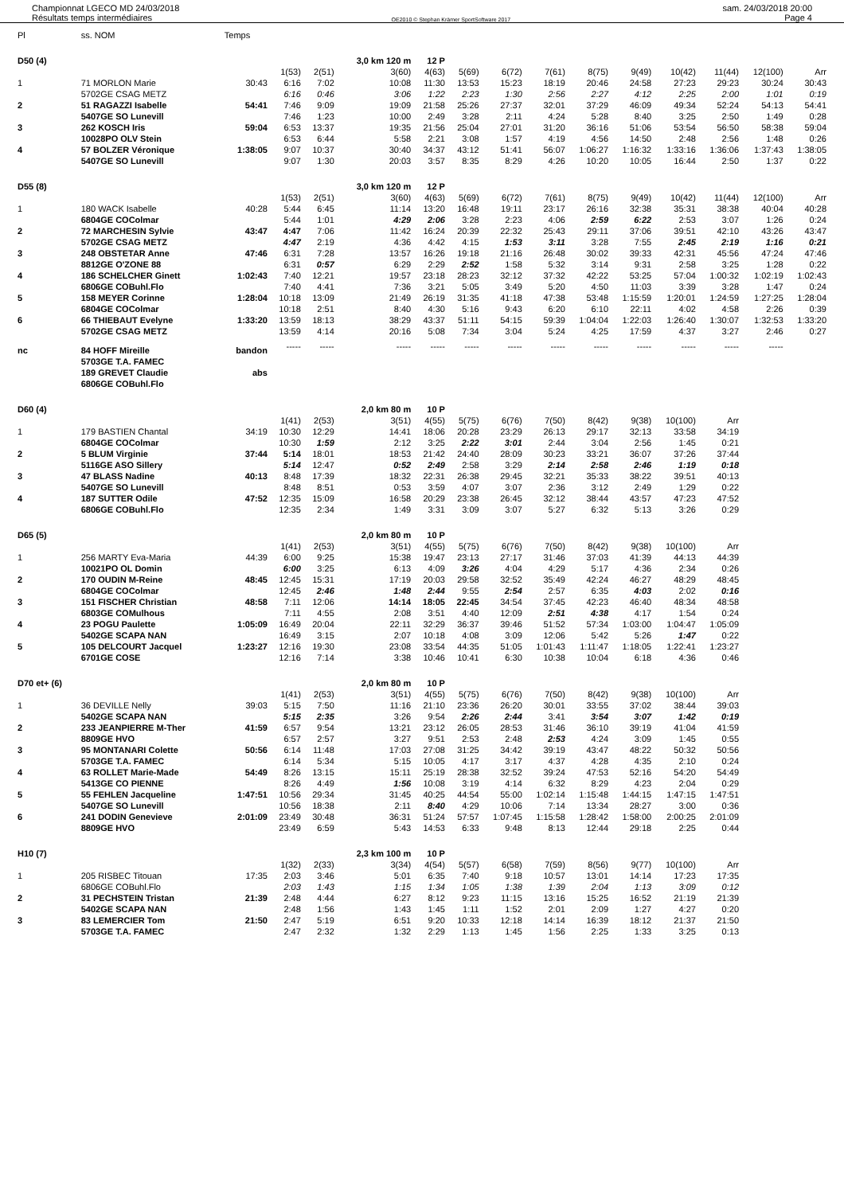Championnat LGECO MD 24/03/2018
Résultats temps intermédiaires
OE2010 © Stephan Krämer SportSoftware 2017
sam. 24/03/2018 20:00
Page 4
| Pl | ss. NOM | Temps | | | | | | | | | | | | | |
| D50 (4) | | | | | 3,0 km 120 m | 12 P | | | | | | | | | |
| | | | 1(53) | 2(51) | 3(60) | 4(63) | 5(69) | 6(72) | 7(61) | 8(75) | 9(49) | 10(42) | 11(44) | 12(100) | Arr |
| 1 | 71 MORLON Marie | 30:43 | 6:16 | 7:02 | 10:08 | 11:30 | 13:53 | 15:23 | 18:19 | 20:46 | 24:58 | 27:23 | 29:23 | 30:24 | 30:43 |
| | 5702GE CSAG METZ | | 6:16 | 0:46 | 3:06 | 1:22 | 2:23 | 1:30 | 2:56 | 2:27 | 4:12 | 2:25 | 2:00 | 1:01 | 0:19 |
| 2 | 51 RAGAZZI Isabelle | 54:41 | 7:46 | 9:09 | 19:09 | 21:58 | 25:26 | 27:37 | 32:01 | 37:29 | 46:09 | 49:34 | 52:24 | 54:13 | 54:41 |
| | 5407GE SO Lunevill | | 7:46 | 1:23 | 10:00 | 2:49 | 3:28 | 2:11 | 4:24 | 5:28 | 8:40 | 3:25 | 2:50 | 1:49 | 0:28 |
| 3 | 262 KOSCH Iris | 59:04 | 6:53 | 13:37 | 19:35 | 21:56 | 25:04 | 27:01 | 31:20 | 36:16 | 51:06 | 53:54 | 56:50 | 58:38 | 59:04 |
| | 10028PO OLV Stein | | 6:53 | 6:44 | 5:58 | 2:21 | 3:08 | 1:57 | 4:19 | 4:56 | 14:50 | 2:48 | 2:56 | 1:48 | 0:26 |
| 4 | 57 BOLZER Véronique | 1:38:05 | 9:07 | 10:37 | 30:40 | 34:37 | 43:12 | 51:41 | 56:07 | 1:06:27 | 1:16:32 | 1:33:16 | 1:36:06 | 1:37:43 | 1:38:05 |
| | 5407GE SO Lunevill | | 9:07 | 1:30 | 20:03 | 3:57 | 8:35 | 8:29 | 4:26 | 10:20 | 10:05 | 16:44 | 2:50 | 1:37 | 0:22 |
| D55 (8) | | | | | 3,0 km 120 m | 12 P | | | | | | | | | |
| | | | 1(53) | 2(51) | 3(60) | 4(63) | 5(69) | 6(72) | 7(61) | 8(75) | 9(49) | 10(42) | 11(44) | 12(100) | Arr |
| 1 | 180 WACK Isabelle | 40:28 | 5:44 | 6:45 | 11:14 | 13:20 | 16:48 | 19:11 | 23:17 | 26:16 | 32:38 | 35:31 | 38:38 | 40:04 | 40:28 |
| | 6804GE COColmar | | 5:44 | 1:01 | 4:29 | 2:06 | 3:28 | 2:23 | 4:06 | 2:59 | 6:22 | 2:53 | 3:07 | 1:26 | 0:24 |
| 2 | 72 MARCHESIN Sylvie | 43:47 | 4:47 | 7:06 | 11:42 | 16:24 | 20:39 | 22:32 | 25:43 | 29:11 | 37:06 | 39:51 | 42:10 | 43:26 | 43:47 |
| | 5702GE CSAG METZ | | 4:47 | 2:19 | 4:36 | 4:42 | 4:15 | 1:53 | 3:11 | 3:28 | 7:55 | 2:45 | 2:19 | 1:16 | 0:21 |
| 3 | 248 OBSTETAR Anne | 47:46 | 6:31 | 7:28 | 13:57 | 16:26 | 19:18 | 21:16 | 26:48 | 30:02 | 39:33 | 42:31 | 45:56 | 47:24 | 47:46 |
| | 8812GE O'ZONE 88 | | 6:31 | 0:57 | 6:29 | 2:29 | 2:52 | 1:58 | 5:32 | 3:14 | 9:31 | 2:58 | 3:25 | 1:28 | 0:22 |
| 4 | 186 SCHELCHER Ginett | 1:02:43 | 7:40 | 12:21 | 19:57 | 23:18 | 28:23 | 32:12 | 37:32 | 42:22 | 53:25 | 57:04 | 1:00:32 | 1:02:19 | 1:02:43 |
| | 6806GE COBuhl.Flo | | 7:40 | 4:41 | 7:36 | 3:21 | 5:05 | 3:49 | 5:20 | 4:50 | 11:03 | 3:39 | 3:28 | 1:47 | 0:24 |
| 5 | 158 MEYER Corinne | 1:28:04 | 10:18 | 13:09 | 21:49 | 26:19 | 31:35 | 41:18 | 47:38 | 53:48 | 1:15:59 | 1:20:01 | 1:24:59 | 1:27:25 | 1:28:04 |
| | 6804GE COColmar | | 10:18 | 2:51 | 8:40 | 4:30 | 5:16 | 9:43 | 6:20 | 6:10 | 22:11 | 4:02 | 4:58 | 2:26 | 0:39 |
| 6 | 66 THIEBAUT Evelyne | 1:33:20 | 13:59 | 18:13 | 38:29 | 43:37 | 51:11 | 54:15 | 59:39 | 1:04:04 | 1:22:03 | 1:26:40 | 1:30:07 | 1:32:53 | 1:33:20 |
| | 5702GE CSAG METZ | | 13:59 | 4:14 | 20:16 | 5:08 | 7:34 | 3:04 | 5:24 | 4:25 | 17:59 | 4:37 | 3:27 | 2:46 | 0:27 |
| nc | 84 HOFF Mireille | bandon | ----- | ----- | ----- | ----- | ----- | ----- | ----- | ----- | ----- | ----- | ----- | ----- | |
| | 5703GE T.A. FAMEC | | | | | | | | | | | | | | |
| | 189 GREVET Claudie | abs | | | | | | | | | | | | | |
| | 6806GE COBuhl.Flo | | | | | | | | | | | | | | |
| D60 (4) | | | | | 2,0 km 80 m | 10 P | | | | | | | | | |
| | | | 1(41) | 2(53) | 3(51) | 4(55) | 5(75) | 6(76) | 7(50) | 8(42) | 9(38) | 10(100) | Arr | | |
| 1 | 179 BASTIEN Chantal | 34:19 | 10:30 | 12:29 | 14:41 | 18:06 | 20:28 | 23:29 | 26:13 | 29:17 | 32:13 | 33:58 | 34:19 | | |
| | 6804GE COColmar | | 10:30 | 1:59 | 2:12 | 3:25 | 2:22 | 3:01 | 2:44 | 3:04 | 2:56 | 1:45 | 0:21 | | |
| 2 | 5 BLUM Virginie | 37:44 | 5:14 | 18:01 | 18:53 | 21:42 | 24:40 | 28:09 | 30:23 | 33:21 | 36:07 | 37:26 | 37:44 | | |
| | 5116GE ASO Sillery | | 5:14 | 12:47 | 0:52 | 2:49 | 2:58 | 3:29 | 2:14 | 2:58 | 2:46 | 1:19 | 0:18 | | |
| 3 | 47 BLASS Nadine | 40:13 | 8:48 | 17:39 | 18:32 | 22:31 | 26:38 | 29:45 | 32:21 | 35:33 | 38:22 | 39:51 | 40:13 | | |
| | 5407GE SO Lunevill | | 8:48 | 8:51 | 0:53 | 3:59 | 4:07 | 3:07 | 2:36 | 3:12 | 2:49 | 1:29 | 0:22 | | |
| 4 | 187 SUTTER Odile | 47:52 | 12:35 | 15:09 | 16:58 | 20:29 | 23:38 | 26:45 | 32:12 | 38:44 | 43:57 | 47:23 | 47:52 | | |
| | 6806GE COBuhl.Flo | | 12:35 | 2:34 | 1:49 | 3:31 | 3:09 | 3:07 | 5:27 | 6:32 | 5:13 | 3:26 | 0:29 | | |
| D65 (5) | | | | | 2,0 km 80 m | 10 P | | | | | | | | | |
| | | | 1(41) | 2(53) | 3(51) | 4(55) | 5(75) | 6(76) | 7(50) | 8(42) | 9(38) | 10(100) | Arr | | |
| 1 | 256 MARTY Eva-Maria | 44:39 | 6:00 | 9:25 | 15:38 | 19:47 | 23:13 | 27:17 | 31:46 | 37:03 | 41:39 | 44:13 | 44:39 | | |
| | 10021PO OL Domin | | 6:00 | 3:25 | 6:13 | 4:09 | 3:26 | 4:04 | 4:29 | 5:17 | 4:36 | 2:34 | 0:26 | | |
| 2 | 170 OUDIN M-Reine | 48:45 | 12:45 | 15:31 | 17:19 | 20:03 | 29:58 | 32:52 | 35:49 | 42:24 | 46:27 | 48:29 | 48:45 | | |
| | 6804GE COColmar | | 12:45 | 2:46 | 1:48 | 2:44 | 9:55 | 2:54 | 2:57 | 6:35 | 4:03 | 2:02 | 0:16 | | |
| 3 | 151 FISCHER Christian | 48:58 | 7:11 | 12:06 | 14:14 | 18:05 | 22:45 | 34:54 | 37:45 | 42:23 | 46:40 | 48:34 | 48:58 | | |
| | 6803GE COMulhous | | 7:11 | 4:55 | 2:08 | 3:51 | 4:40 | 12:09 | 2:51 | 4:38 | 4:17 | 1:54 | 0:24 | | |
| 4 | 23 POGU Paulette | 1:05:09 | 16:49 | 20:04 | 22:11 | 32:29 | 36:37 | 39:46 | 51:52 | 57:34 | 1:03:00 | 1:04:47 | 1:05:09 | | |
| | 5402GE SCAPA NAN | | 16:49 | 3:15 | 2:07 | 10:18 | 4:08 | 3:09 | 12:06 | 5:42 | 5:26 | 1:47 | 0:22 | | |
| 5 | 105 DELCOURT Jacquel | 1:23:27 | 12:16 | 19:30 | 23:08 | 33:54 | 44:35 | 51:05 | 1:01:43 | 1:11:47 | 1:18:05 | 1:22:41 | 1:23:27 | | |
| | 6701GE COSE | | 12:16 | 7:14 | 3:38 | 10:46 | 10:41 | 6:30 | 10:38 | 10:04 | 6:18 | 4:36 | 0:46 | | |
| D70 et+ (6) | | | | | 2,0 km 80 m | 10 P | | | | | | | | | |
| | | | 1(41) | 2(53) | 3(51) | 4(55) | 5(75) | 6(76) | 7(50) | 8(42) | 9(38) | 10(100) | Arr | | |
| 1 | 36 DEVILLE Nelly | 39:03 | 5:15 | 7:50 | 11:16 | 21:10 | 23:36 | 26:20 | 30:01 | 33:55 | 37:02 | 38:44 | 39:03 | | |
| | 5402GE SCAPA NAN | | 5:15 | 2:35 | 3:26 | 9:54 | 2:26 | 2:44 | 3:41 | 3:54 | 3:07 | 1:42 | 0:19 | | |
| 2 | 233 JEANPIERRE M-Ther | 41:59 | 6:57 | 9:54 | 13:21 | 23:12 | 26:05 | 28:53 | 31:46 | 36:10 | 39:19 | 41:04 | 41:59 | | |
| | 8809GE HVO | | 6:57 | 2:57 | 3:27 | 9:51 | 2:53 | 2:48 | 2:53 | 4:24 | 3:09 | 1:45 | 0:55 | | |
| 3 | 95 MONTANARI Colette | 50:56 | 6:14 | 11:48 | 17:03 | 27:08 | 31:25 | 34:42 | 39:19 | 43:47 | 48:22 | 50:32 | 50:56 | | |
| | 5703GE T.A. FAMEC | | 6:14 | 5:34 | 5:15 | 10:05 | 4:17 | 3:17 | 4:37 | 4:28 | 4:35 | 2:10 | 0:24 | | |
| 4 | 63 ROLLET Marie-Made | 54:49 | 8:26 | 13:15 | 15:11 | 25:19 | 28:38 | 32:52 | 39:24 | 47:53 | 52:16 | 54:20 | 54:49 | | |
| | 5413GE CO PIENNE | | 8:26 | 4:49 | 1:56 | 10:08 | 3:19 | 4:14 | 6:32 | 8:29 | 4:23 | 2:04 | 0:29 | | |
| 5 | 55 FEHLEN Jacqueline | 1:47:51 | 10:56 | 29:34 | 31:45 | 40:25 | 44:54 | 55:00 | 1:02:14 | 1:15:48 | 1:44:15 | 1:47:15 | 1:47:51 | | |
| | 5407GE SO Lunevill | | 10:56 | 18:38 | 2:11 | 8:40 | 4:29 | 10:06 | 7:14 | 13:34 | 28:27 | 3:00 | 0:36 | | |
| 6 | 241 DODIN Genevieve | 2:01:09 | 23:49 | 30:48 | 36:31 | 51:24 | 57:57 | 1:07:45 | 1:15:58 | 1:28:42 | 1:58:00 | 2:00:25 | 2:01:09 | | |
| | 8809GE HVO | | 23:49 | 6:59 | 5:43 | 14:53 | 6:33 | 9:48 | 8:13 | 12:44 | 29:18 | 2:25 | 0:44 | | |
| H10 (7) | | | | | 2,3 km 100 m | 10 P | | | | | | | | | |
| | | | 1(32) | 2(33) | 3(34) | 4(54) | 5(57) | 6(58) | 7(59) | 8(56) | 9(77) | 10(100) | Arr | | |
| 1 | 205 RISBEC Titouan | 17:35 | 2:03 | 3:46 | 5:01 | 6:35 | 7:40 | 9:18 | 10:57 | 13:01 | 14:14 | 17:23 | 17:35 | | |
| | 6806GE COBuhl.Flo | | 2:03 | 1:43 | 1:15 | 1:34 | 1:05 | 1:38 | 1:39 | 2:04 | 1:13 | 3:09 | 0:12 | | |
| 2 | 31 PECHSTEIN Tristan | 21:39 | 2:48 | 4:44 | 6:27 | 8:12 | 9:23 | 11:15 | 13:16 | 15:25 | 16:52 | 21:19 | 21:39 | | |
| | 5402GE SCAPA NAN | | 2:48 | 1:56 | 1:43 | 1:45 | 1:11 | 1:52 | 2:01 | 2:09 | 1:27 | 4:27 | 0:20 | | |
| 3 | 83 LEMERCIER Tom | 21:50 | 2:47 | 5:19 | 6:51 | 9:20 | 10:33 | 12:18 | 14:14 | 16:39 | 18:12 | 21:37 | 21:50 | | |
| | 5703GE T.A. FAMEC | | 2:47 | 2:32 | 1:32 | 2:29 | 1:13 | 1:45 | 1:56 | 2:25 | 1:33 | 3:25 | 0:13 | | |